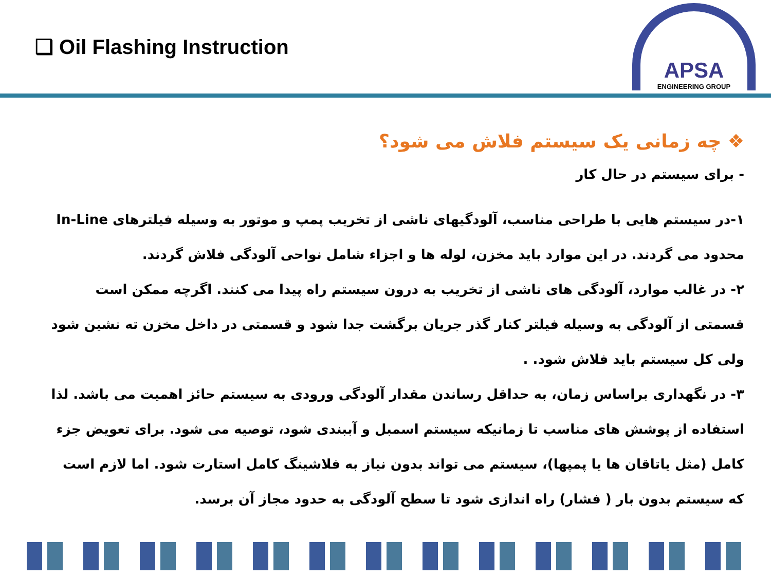❑ Oil Flashing Instruction
APSA
ENGINEERING GROUP
❖ چه زمانی یک سیستم فلاش می شود؟
- برای سیستم در حال کار
۱-در سیستم هایی با طراحی مناسب، آلودگیهای ناشی از تخریب پمپ و موتور به وسیله فیلترهای In-Line محدود می گردند. در این موارد باید مخزن، لوله ها و اجزاء شامل نواحی آلودگی فلاش گردند.
۲- در غالب موارد، آلودگی های ناشی از تخریب به درون سیستم راه پیدا می کنند. اگرچه ممکن است قسمتی از آلودگی به وسیله فیلتر کنار گذر جریان برگشت جدا شود و قسمتی در داخل مخزن ته نشین شود ولی کل سیستم باید فلاش شود. .
۳- در نگهداری براساس زمان، به حداقل رساندن مقدار آلودگی ورودی به سیستم حائز اهمیت می باشد. لذا استفاده از پوشش های مناسب تا زمانیکه سیستم اسمبل و آببندی شود، توصیه می شود. برای تعویض جزء کامل (مثل یاتاقان ها یا پمپها)، سیستم می تواند بدون نیاز به فلاشینگ کامل استارت شود. اما لازم است که سیستم بدون بار ( فشار) راه اندازی شود تا سطح آلودگی به حدود مجاز آن برسد.